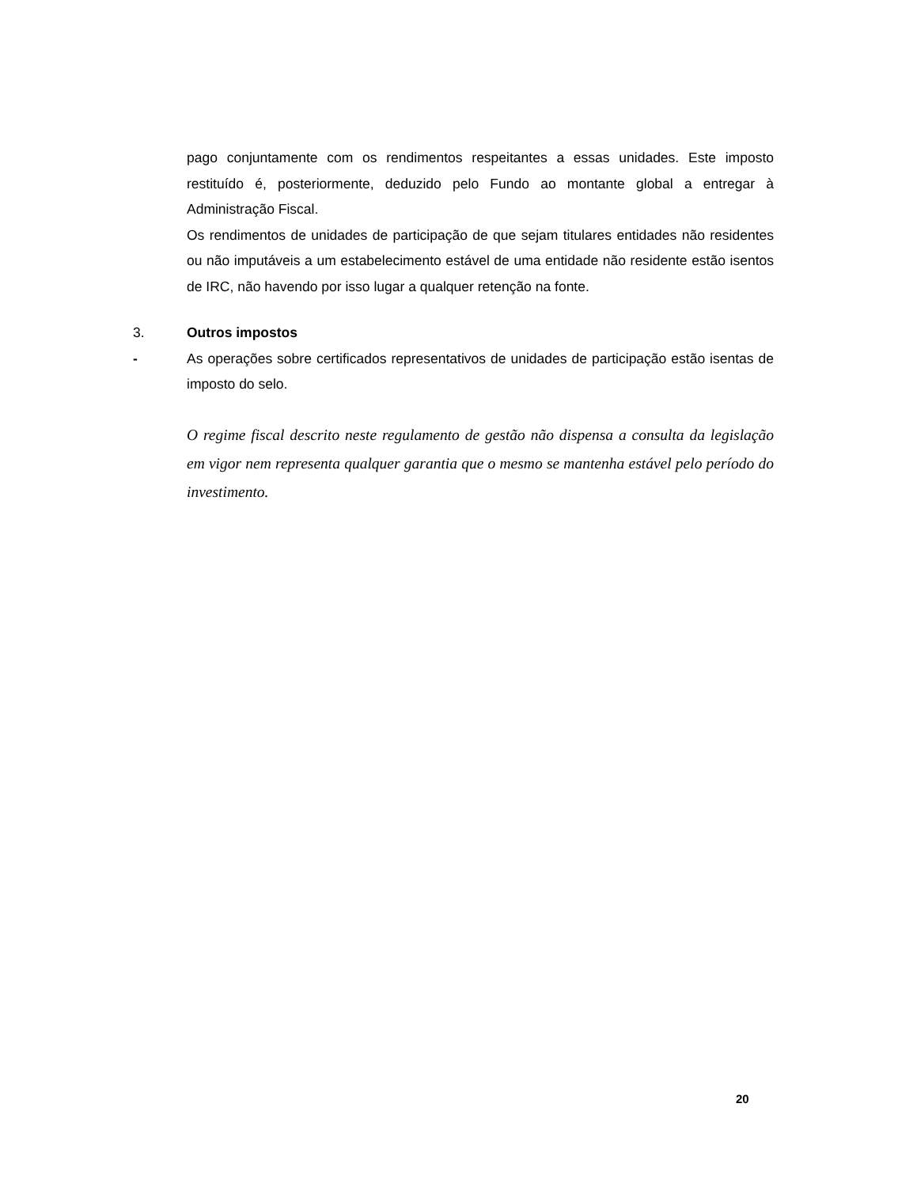pago conjuntamente com os rendimentos respeitantes a essas unidades. Este imposto restituído é, posteriormente, deduzido pelo Fundo ao montante global a entregar à Administração Fiscal.
Os rendimentos de unidades de participação de que sejam titulares entidades não residentes ou não imputáveis a um estabelecimento estável de uma entidade não residente estão isentos de IRC, não havendo por isso lugar a qualquer retenção na fonte.
3. Outros impostos
- As operações sobre certificados representativos de unidades de participação estão isentas de imposto do selo.
O regime fiscal descrito neste regulamento de gestão não dispensa a consulta da legislação em vigor nem representa qualquer garantia que o mesmo se mantenha estável pelo período do investimento.
20